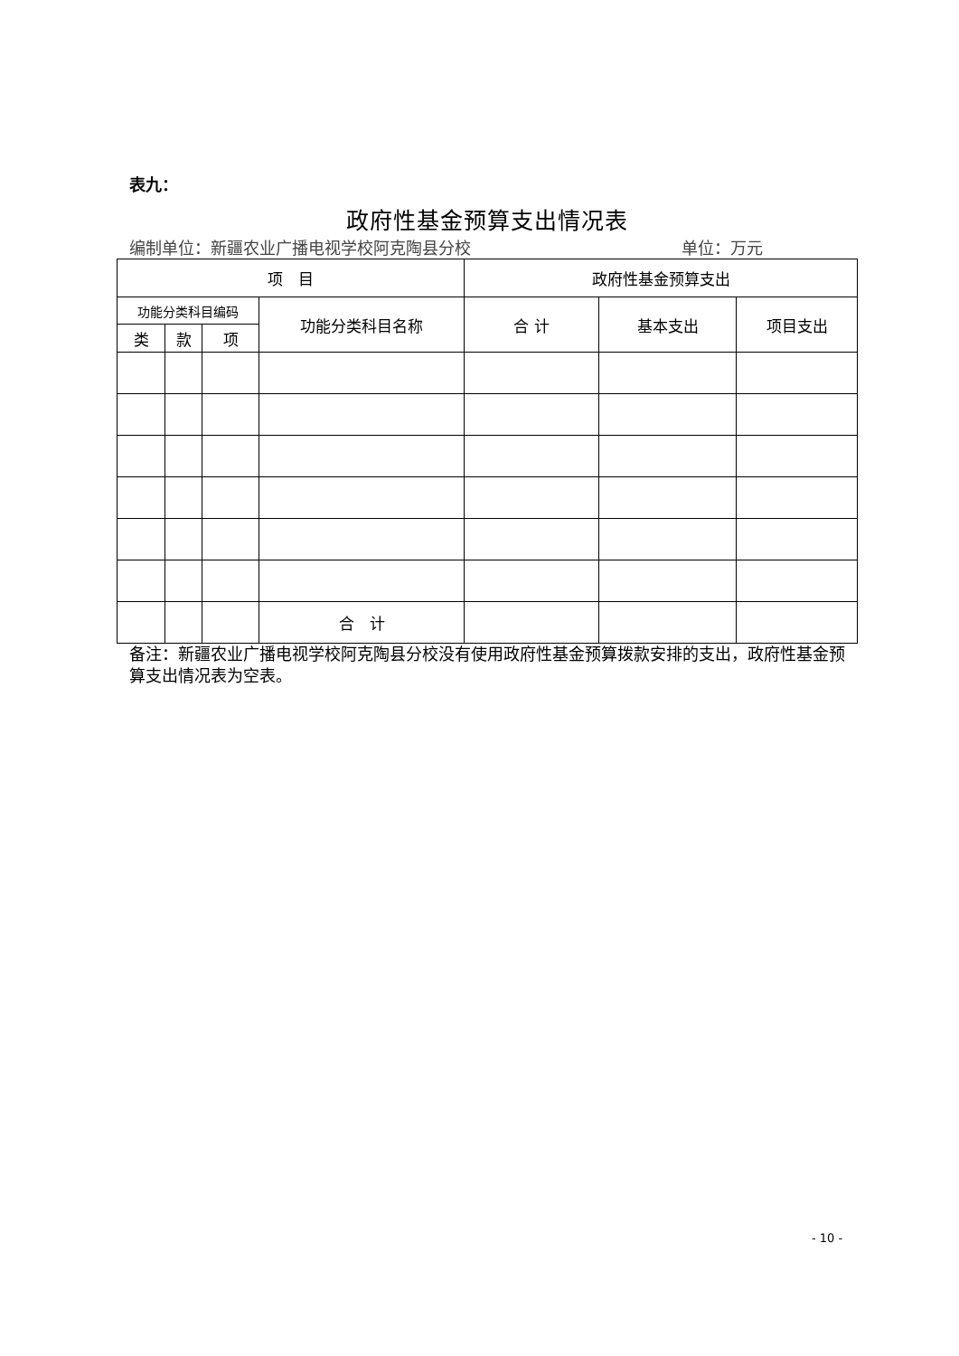表九：
政府性基金预算支出情况表
编制单位：新疆农业广播电视学校阿克陶县分校 单位：万元
| 项 目 | | | | 政府性基金预算支出 | | |
| --- | --- | --- | --- | --- | --- | --- |
| 功能分类科目编码 | | | 功能分类科目名称 | 合 计 | 基本支出 | 项目支出 |
| 类 | 款 | 项 | | | | |
| | | | 合 计 | | | |
备注：新疆农业广播电视学校阿克陶县分校没有使用政府性基金预算拨款安排的支出，政府性基金预算支出情况表为空表。
- 10 -